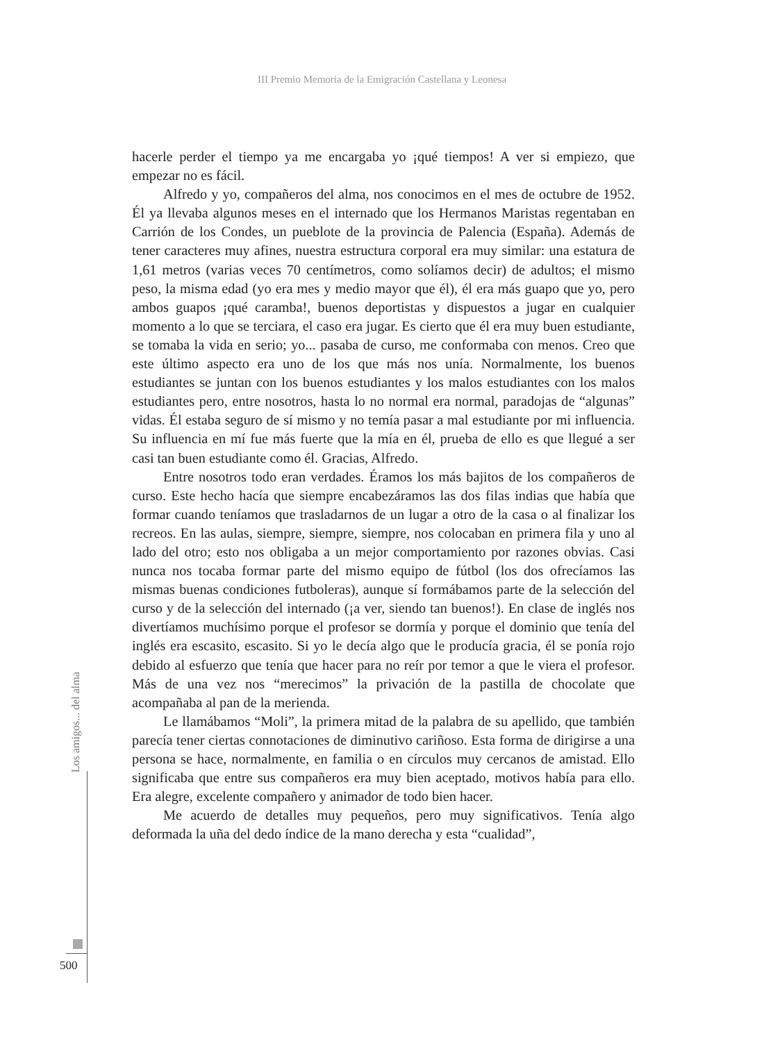III Premio Memoria de la Emigración Castellana y Leonesa
hacerle perder el tiempo ya me encargaba yo ¡qué tiempos! A ver si empiezo, que empezar no es fácil.
Alfredo y yo, compañeros del alma, nos conocimos en el mes de octubre de 1952. Él ya llevaba algunos meses en el internado que los Hermanos Maristas regentaban en Carrión de los Condes, un pueblote de la provincia de Palencia (España). Además de tener caracteres muy afines, nuestra estructura corporal era muy similar: una estatura de 1,61 metros (varias veces 70 centímetros, como solíamos decir) de adultos; el mismo peso, la misma edad (yo era mes y medio mayor que él), él era más guapo que yo, pero ambos guapos ¡qué caramba!, buenos deportistas y dispuestos a jugar en cualquier momento a lo que se terciara, el caso era jugar. Es cierto que él era muy buen estudiante, se tomaba la vida en serio; yo... pasaba de curso, me conformaba con menos. Creo que este último aspecto era uno de los que más nos unía. Normalmente, los buenos estudiantes se juntan con los buenos estudiantes y los malos estudiantes con los malos estudiantes pero, entre nosotros, hasta lo no normal era normal, paradojas de “algunas” vidas. Él estaba seguro de sí mismo y no temía pasar a mal estudiante por mi influencia. Su influencia en mí fue más fuerte que la mía en él, prueba de ello es que llegué a ser casi tan buen estudiante como él. Gracias, Alfredo.
Entre nosotros todo eran verdades. Éramos los más bajitos de los compañeros de curso. Este hecho hacía que siempre encabezáramos las dos filas indias que había que formar cuando teníamos que trasladarnos de un lugar a otro de la casa o al finalizar los recreos. En las aulas, siempre, siempre, siempre, nos colocaban en primera fila y uno al lado del otro; esto nos obligaba a un mejor comportamiento por razones obvias. Casi nunca nos tocaba formar parte del mismo equipo de fútbol (los dos ofrecíamos las mismas buenas condiciones futboleras), aunque sí formábamos parte de la selección del curso y de la selección del internado (¡a ver, siendo tan buenos!). En clase de inglés nos divertíamos muchísimo porque el profesor se dormía y porque el dominio que tenía del inglés era escasito, escasito. Si yo le decía algo que le producía gracia, él se ponía rojo debido al esfuerzo que tenía que hacer para no reír por temor a que le viera el profesor. Más de una vez nos “merecimos” la privación de la pastilla de chocolate que acompañaba al pan de la merienda.
Le llamábamos “Moli”, la primera mitad de la palabra de su apellido, que también parecía tener ciertas connotaciones de diminutivo cariñoso. Esta forma de dirigirse a una persona se hace, normalmente, en familia o en círculos muy cercanos de amistad. Ello significaba que entre sus compañeros era muy bien aceptado, motivos había para ello. Era alegre, excelente compañero y animador de todo bien hacer.
Me acuerdo de detalles muy pequeños, pero muy significativos. Tenía algo deformada la uña del dedo índice de la mano derecha y esta “cualidad”,
Los amigos... del alma
500